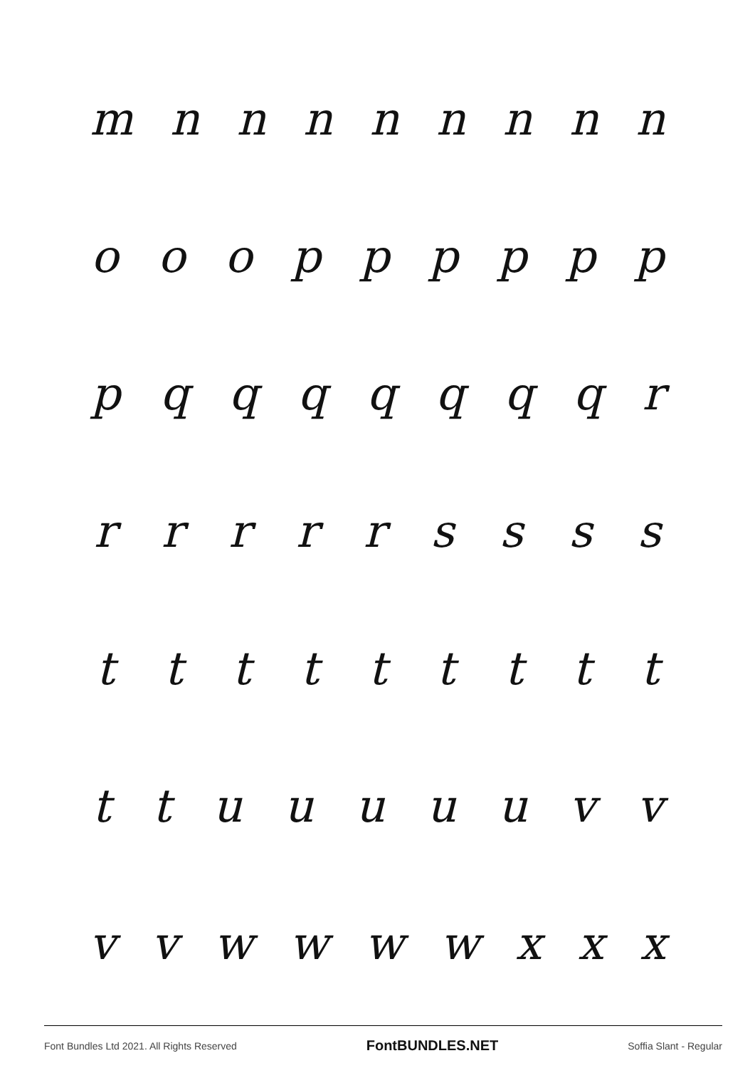mnnnnnnnn
ooopppppp
pqqqqqqqr
rrrrrssss
ttttttttt
ttuuuuuvv
vvwwwwxxx
Font Bundles Ltd 2021. All Rights Reserved FontBUNDLES.NET Soffia Slant - Regular